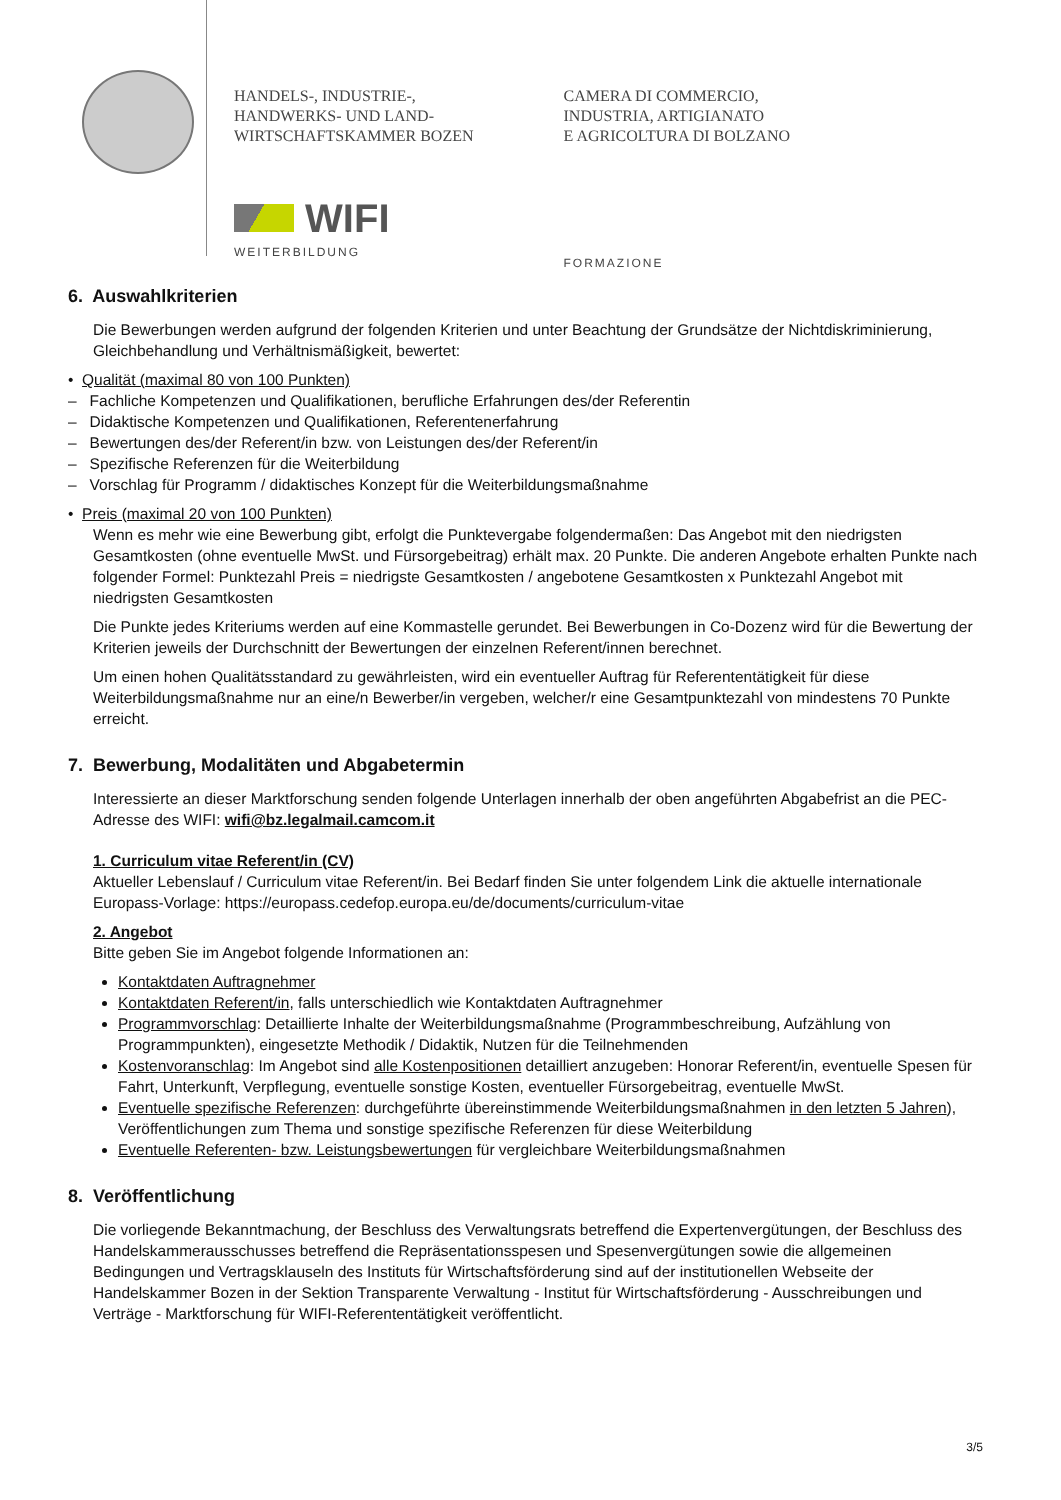HANDELS-, INDUSTRIE-,
HANDWERKS- UND LAND-
WIRTSCHAFTSKAMMER BOZEN
WIFI
WEITERBILDUNG
CAMERA DI COMMERCIO,
INDUSTRIA, ARTIGIANATO
E AGRICOLTURA DI BOLZANO
FORMAZIONE
6. Auswahlkriterien
Die Bewerbungen werden aufgrund der folgenden Kriterien und unter Beachtung der Grundsätze der Nichtdiskriminierung, Gleichbehandlung und Verhältnismäßigkeit, bewertet:
• Qualität (maximal 80 von 100 Punkten)
– Fachliche Kompetenzen und Qualifikationen, berufliche Erfahrungen des/der Referentin
– Didaktische Kompetenzen und Qualifikationen, Referentenerfahrung
– Bewertungen des/der Referent/in bzw. von Leistungen des/der Referent/in
– Spezifische Referenzen für die Weiterbildung
– Vorschlag für Programm / didaktisches Konzept für die Weiterbildungsmaßnahme
• Preis (maximal 20 von 100 Punkten)
Wenn es mehr wie eine Bewerbung gibt, erfolgt die Punktevergabe folgendermaßen: Das Angebot mit den niedrigsten Gesamtkosten (ohne eventuelle MwSt. und Fürsorgebeitrag) erhält max. 20 Punkte. Die anderen Angebote erhalten Punkte nach folgender Formel: Punktezahl Preis = niedrigste Gesamtkosten / angebotene Gesamtkosten x Punktezahl Angebot mit niedrigsten Gesamtkosten
Die Punkte jedes Kriteriums werden auf eine Kommastelle gerundet. Bei Bewerbungen in Co-Dozenz wird für die Bewertung der Kriterien jeweils der Durchschnitt der Bewertungen der einzelnen Referent/innen berechnet.
Um einen hohen Qualitätsstandard zu gewährleisten, wird ein eventueller Auftrag für Referententätigkeit für diese Weiterbildungsmaßnahme nur an eine/n Bewerber/in vergeben, welcher/r eine Gesamtpunktezahl von mindestens 70 Punkte erreicht.
7. Bewerbung, Modalitäten und Abgabetermin
Interessierte an dieser Marktforschung senden folgende Unterlagen innerhalb der oben angeführten Abgabefrist an die PEC-Adresse des WIFI: wifi@bz.legalmail.camcom.it
1. Curriculum vitae Referent/in (CV)
Aktueller Lebenslauf / Curriculum vitae Referent/in. Bei Bedarf finden Sie unter folgendem Link die aktuelle internationale Europass-Vorlage: https://europass.cedefop.europa.eu/de/documents/curriculum-vitae
2. Angebot
Bitte geben Sie im Angebot folgende Informationen an:
Kontaktdaten Auftragnehmer
Kontaktdaten Referent/in, falls unterschiedlich wie Kontaktdaten Auftragnehmer
Programmvorschlag: Detaillierte Inhalte der Weiterbildungsmaßnahme (Programmbeschreibung, Aufzählung von Programmpunkten), eingesetzte Methodik / Didaktik, Nutzen für die Teilnehmenden
Kostenvoranschlag: Im Angebot sind alle Kostenpositionen detailliert anzugeben: Honorar Referent/in, eventuelle Spesen für Fahrt, Unterkunft, Verpflegung, eventuelle sonstige Kosten, eventueller Fürsorgebeitrag, eventuelle MwSt.
Eventuelle spezifische Referenzen: durchgeführte übereinstimmende Weiterbildungsmaßnahmen in den letzten 5 Jahren), Veröffentlichungen zum Thema und sonstige spezifische Referenzen für diese Weiterbildung
Eventuelle Referenten- bzw. Leistungsbewertungen für vergleichbare Weiterbildungsmaßnahmen
8. Veröffentlichung
Die vorliegende Bekanntmachung, der Beschluss des Verwaltungsrats betreffend die Expertenvergütungen, der Beschluss des Handelskammerausschusses betreffend die Repräsentationsspesen und Spesenvergütungen sowie die allgemeinen Bedingungen und Vertragsklauseln des Instituts für Wirtschaftsförderung sind auf der institutionellen Webseite der Handelskammer Bozen in der Sektion Transparente Verwaltung - Institut für Wirtschaftsförderung - Ausschreibungen und Verträge - Marktforschung für WIFI-Referententätigkeit veröffentlicht.
3/5